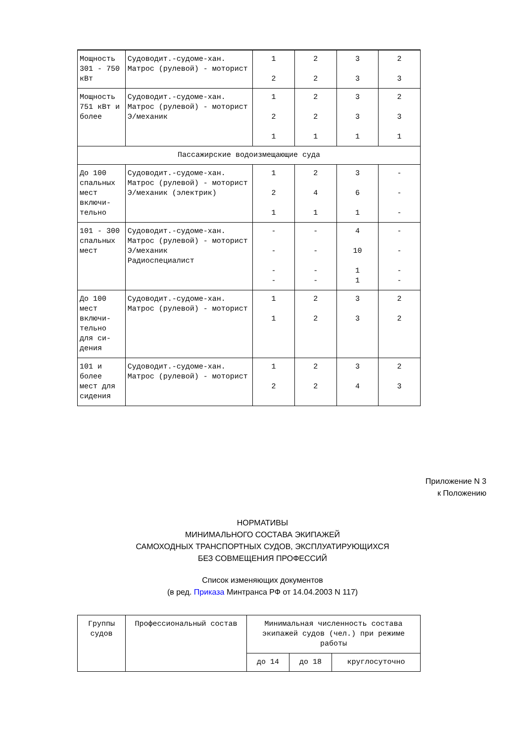| Мощность 301 - 750 кВт | Судоводит.-судоме-хан. Матрос (рулевой) - моторист | 1 2 | 2 2 | 3 3 | 2 3 |
| Мощность 751 кВт и более | Судоводит.-судоме-хан. Матрос (рулевой) - моторист Э/механик | 1 2 1 | 2 2 1 | 3 3 1 | 2 3 1 |
| Пассажирские водоизмещающие суда | | | | | |
| До 100 спальных мест включи-тельно | Судоводит.-судоме-хан. Матрос (рулевой) - моторист Э/механик (электрик) | 1 2 1 | 2 4 1 | 3 6 1 | - - - |
| 101 - 300 спальных мест | Судоводит.-судоме-хан. Матрос (рулевой) - моторист Э/механик Радиоспециалист | - - - - | - - - - | 4 10 1 1 | - - - - |
| До 100 мест включи-тельно для си-дения | Судоводит.-судоме-хан. Матрос (рулевой) - моторист | 1 1 | 2 2 | 3 3 | 2 2 |
| 101 и более мест для сидения | Судоводит.-судоме-хан. Матрос (рулевой) - моторист | 1 2 | 2 2 | 3 4 | 2 3 |
Приложение N 3
к Положению
НОРМАТИВЫ
МИНИМАЛЬНОГО СОСТАВА ЭКИПАЖЕЙ
САМОХОДНЫХ ТРАНСПОРТНЫХ СУДОВ, ЭКСПЛУАТИРУЮЩИХСЯ
БЕЗ СОВМЕЩЕНИЯ ПРОФЕССИЙ
Список изменяющих документов
(в ред. Приказа Минтранса РФ от 14.04.2003 N 117)
| Группы судов | Профессиональный состав | Минимальная численность состава экипажей судов (чел.) при режиме работы | | |
| --- | --- | --- | --- | --- |
| | | до 14 | до 18 | круглосуточно |